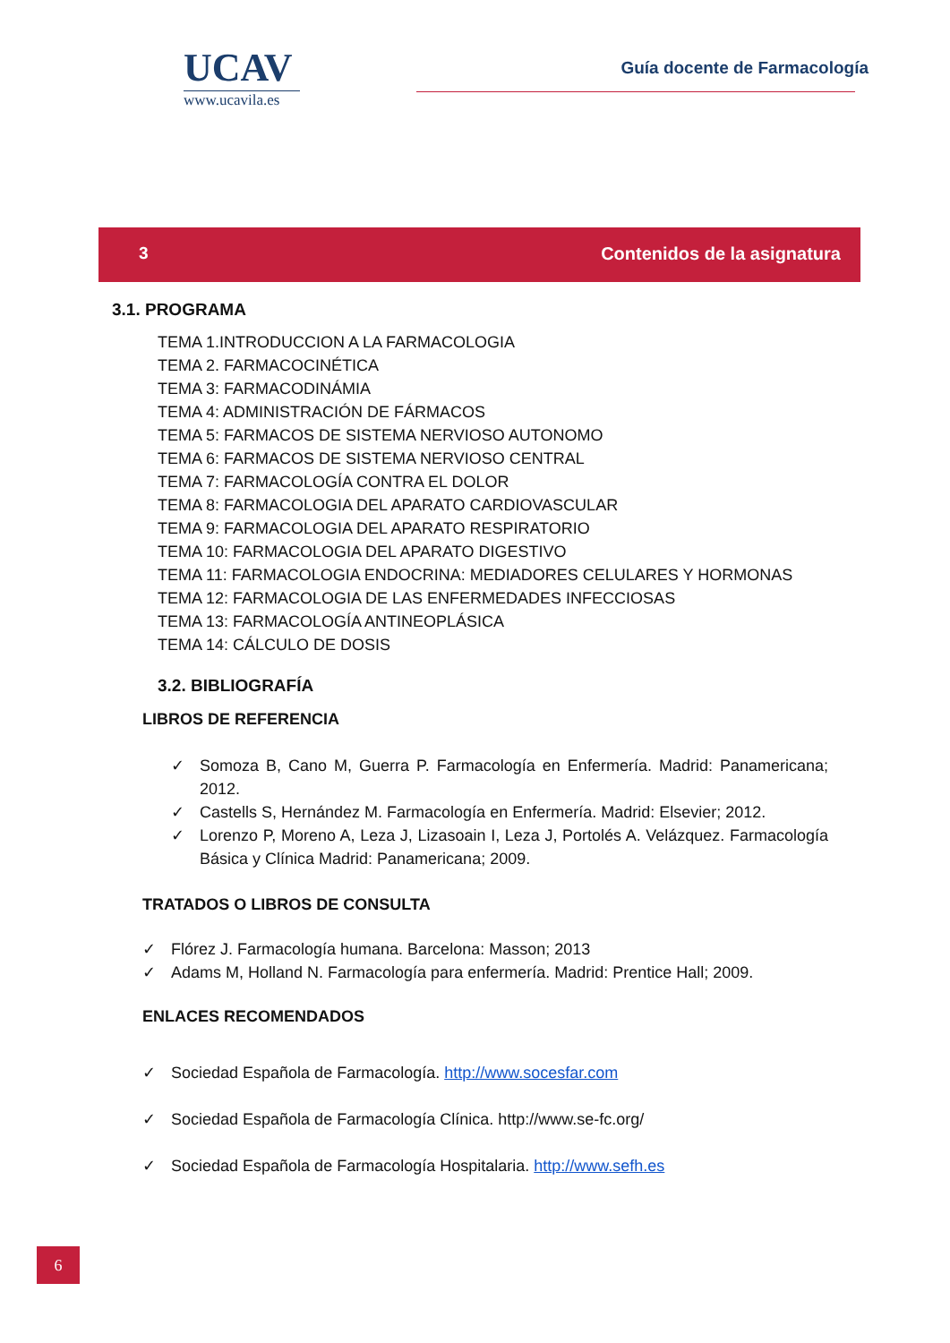UCAV
www.ucavila.es
Guía docente de Farmacología
3 Contenidos de la asignatura
3.1. PROGRAMA
TEMA 1.INTRODUCCION A LA FARMACOLOGIA
TEMA 2. FARMACOCINÉTICA
TEMA 3: FARMACODINÁMIA
TEMA 4: ADMINISTRACIÓN DE FÁRMACOS
TEMA 5: FARMACOS DE SISTEMA NERVIOSO AUTONOMO
TEMA 6: FARMACOS DE SISTEMA NERVIOSO CENTRAL
TEMA 7: FARMACOLOGÍA CONTRA EL DOLOR
TEMA 8: FARMACOLOGIA DEL APARATO CARDIOVASCULAR
TEMA 9: FARMACOLOGIA DEL APARATO RESPIRATORIO
TEMA 10: FARMACOLOGIA DEL APARATO DIGESTIVO
TEMA 11: FARMACOLOGIA ENDOCRINA: MEDIADORES CELULARES Y HORMONAS
TEMA 12: FARMACOLOGIA DE LAS ENFERMEDADES INFECCIOSAS
TEMA 13: FARMACOLOGÍA ANTINEOPLÁSICA
TEMA 14: CÁLCULO DE DOSIS
3.2. BIBLIOGRAFÍA
LIBROS DE REFERENCIA
✓ Somoza B, Cano M, Guerra P. Farmacología en Enfermería. Madrid: Panamericana; 2012.
✓ Castells S, Hernández M. Farmacología en Enfermería. Madrid: Elsevier; 2012.
✓ Lorenzo P, Moreno A, Leza J, Lizasoain I, Leza J, Portolés A. Velázquez. Farmacología Básica y Clínica Madrid: Panamericana; 2009.
TRATADOS O LIBROS DE CONSULTA
✓ Flórez J. Farmacología humana. Barcelona: Masson; 2013
✓ Adams M, Holland N. Farmacología para enfermería. Madrid: Prentice Hall; 2009.
ENLACES RECOMENDADOS
✓ Sociedad Española de Farmacología. http://www.socesfar.com
✓ Sociedad Española de Farmacología Clínica. http://www.se-fc.org/
✓ Sociedad Española de Farmacología Hospitalaria. http://www.sefh.es
6